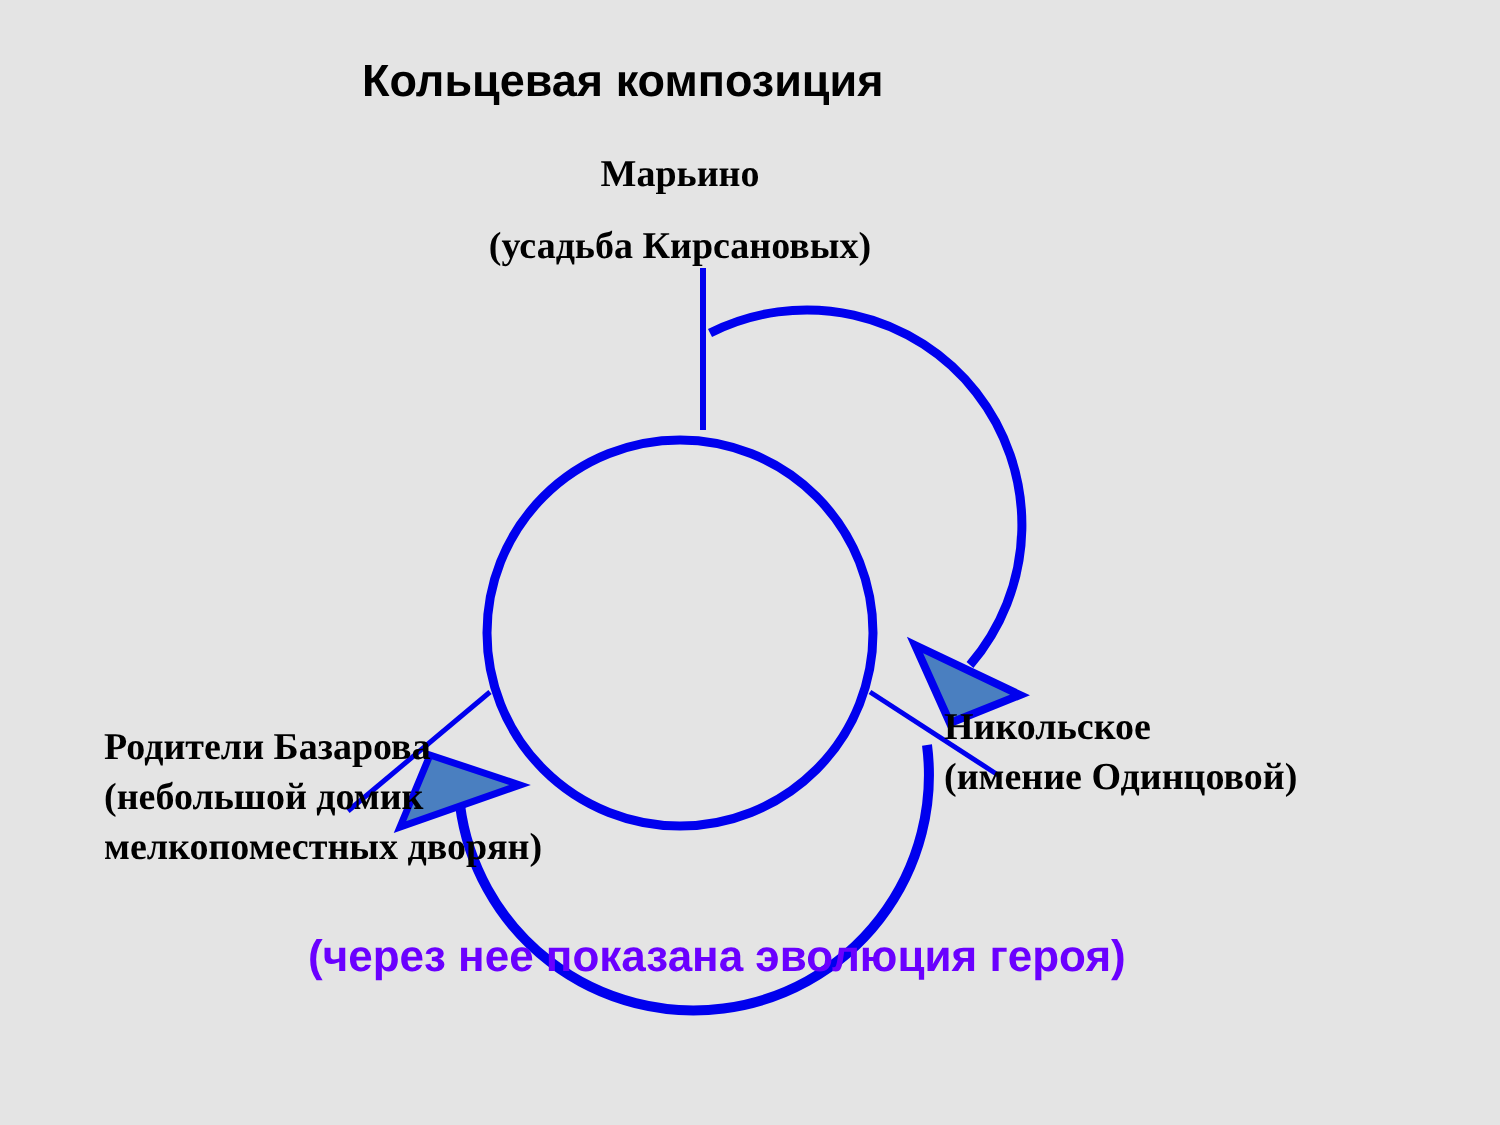Кольцевая композиция
Марьино
(усадьба Кирсановых)
Родители Базарова
(небольшой домик
мелкопоместных дворян)
Никольское
(имение Одинцовой)
(через нее показана эволюция героя)